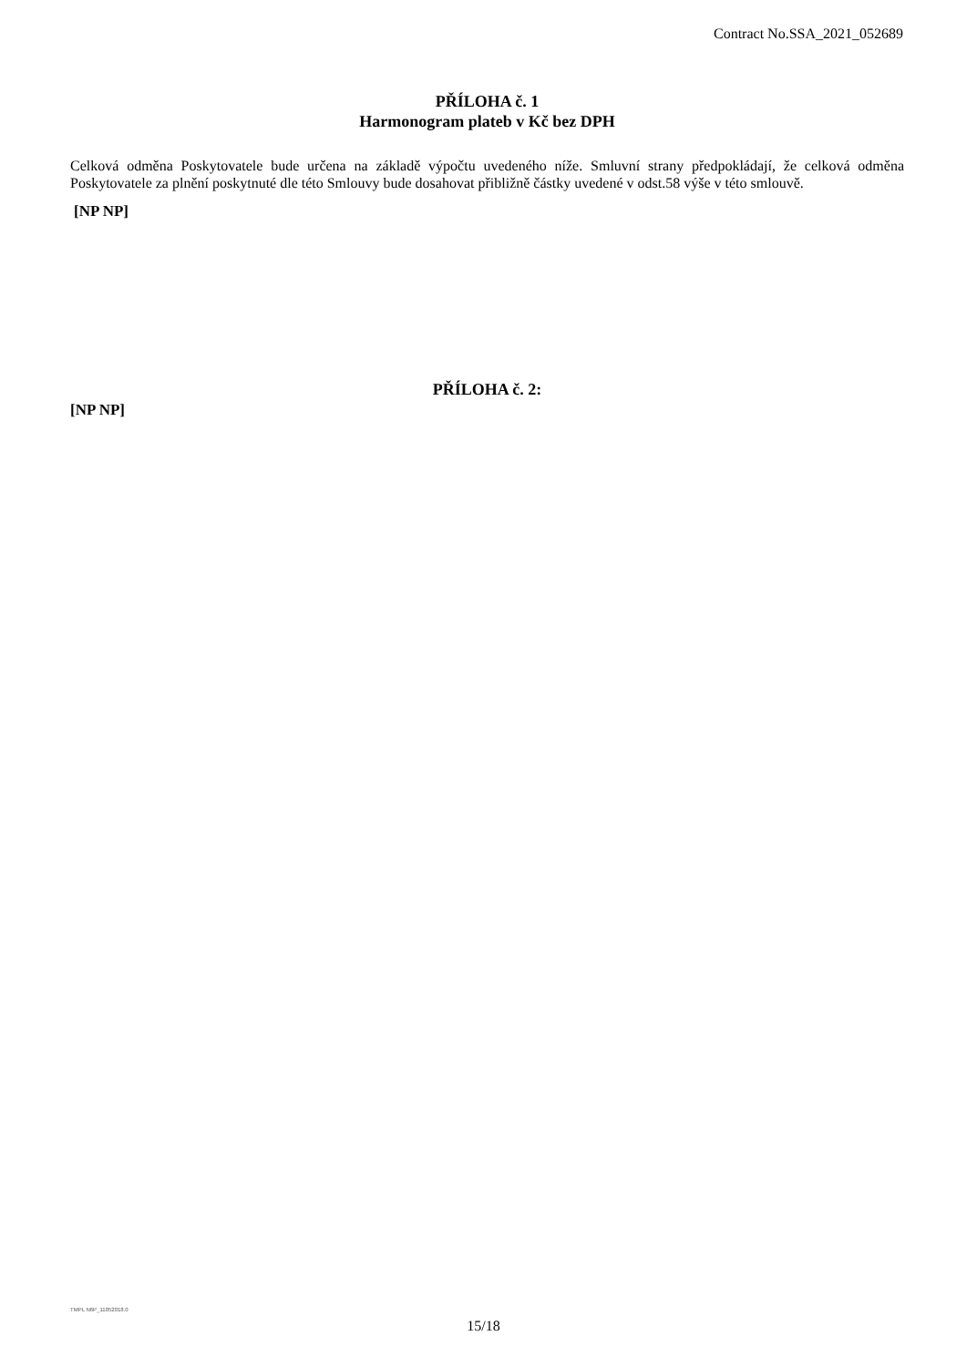Contract No.SSA_2021_052689
PŘÍLOHA č. 1
Harmonogram plateb v Kč bez DPH
Celková odměna Poskytovatele bude určena na základě výpočtu uvedeného níže. Smluvní strany předpokládají, že celková odměna Poskytovatele za plnění poskytnuté dle této Smlouvy bude dosahovat přibližně částky uvedené v odst.58 výše v této smlouvě.
[NP NP]
PŘÍLOHA č. 2:
[NP NP]
TMPL N6P_11052018.0
15/18